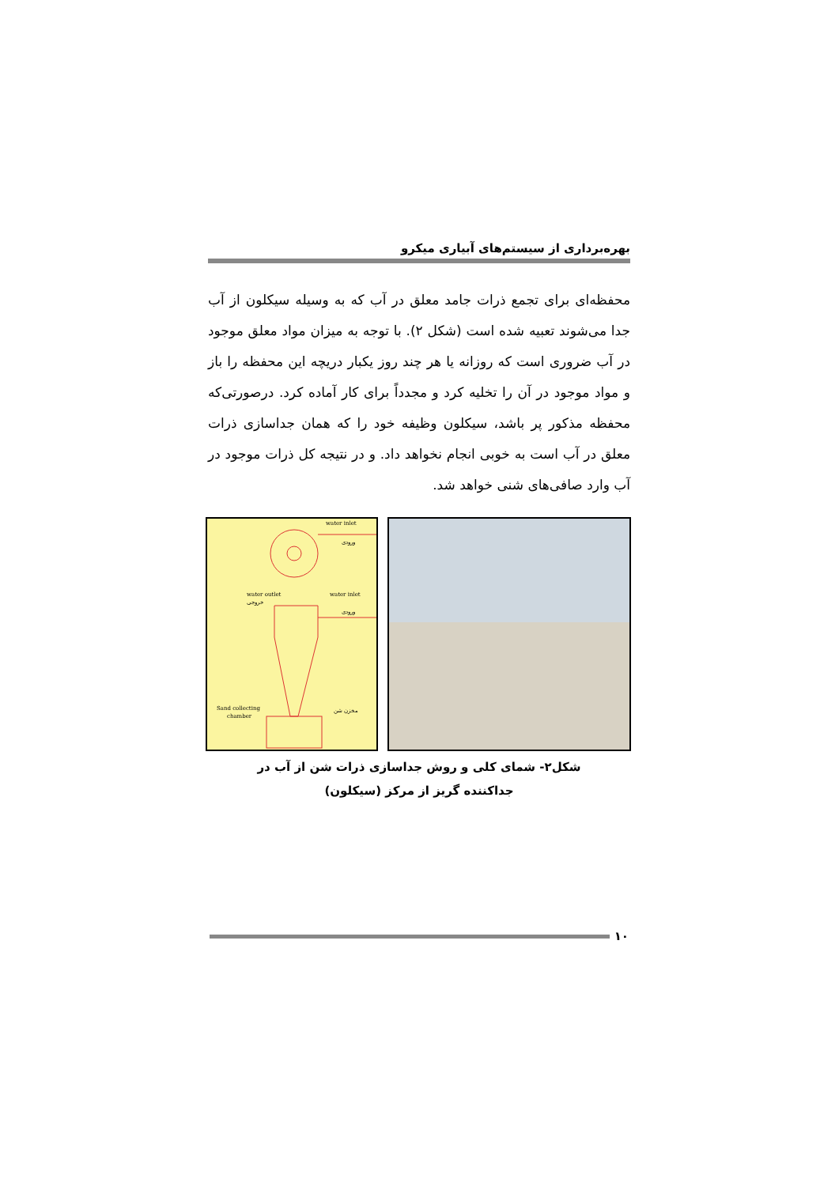بهره‌برداری از سیستم‌های آبیاری میکرو
محفظه‌ای برای تجمع ذرات جامد معلق در آب که به وسیله سیکلون از آب جدا می‌شوند تعبیه شده است (شکل ۲). با توجه به میزان مواد معلق موجود در آب ضروری است که روزانه یا هر چند روز یکبار دریچه این محفظه را باز و مواد موجود در آن را تخلیه کرد و مجدداً برای کار آماده کرد. درصورتی‌که محفظه مذکور پر باشد، سیکلون وظیفه خود را که همان جداسازی ذرات معلق در آب است به خوبی انجام نخواهد داد. و در نتیجه کل ذرات موجود در آب وارد صافی‌های شنی خواهد شد.
water inlet
ورودی
water outlet
خروجی
water inlet
ورودی
Sand collecting
chamber
مخزن شن
شکل۲- شمای کلی و روش جداسازی ذرات شن از آب در
جداکننده گریز از مرکز (سیکلون)
۱۰